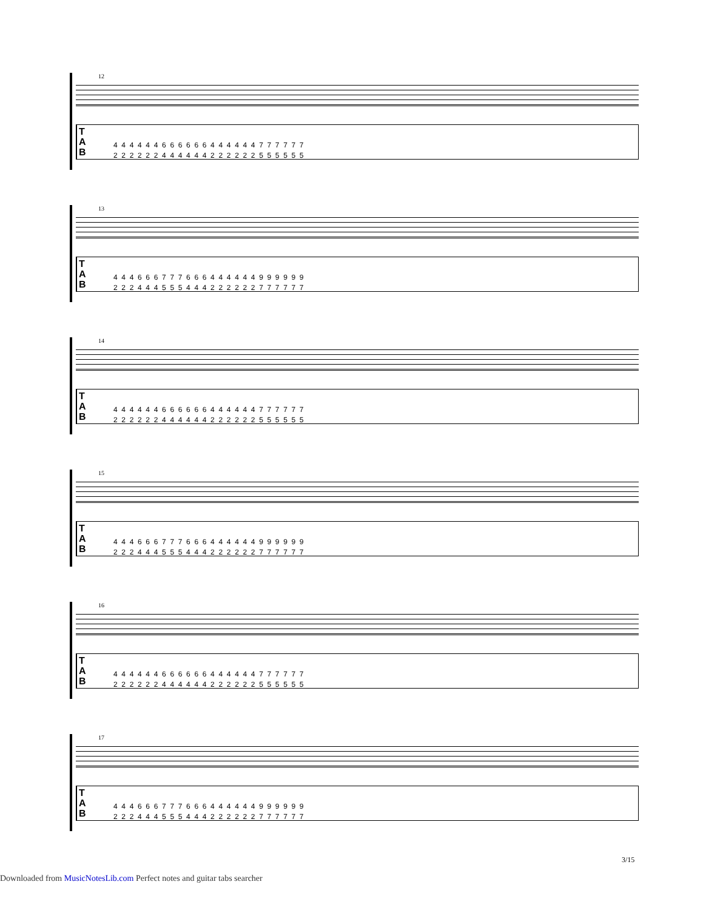12
T
A
B
4 4 4 4 4 4 6 6 6 6 6 6 4 4 4 4 4 4 7 7 7 7 7 7
2 2 2 2 2 2 4 4 4 4 4 4 2 2 2 2 2 2 5 5 5 5 5 5
13
T
A
B
4 4 4 6 6 6 7 7 7 6 6 6 4 4 4 4 4 4 9 9 9 9 9 9
2 2 2 4 4 4 5 5 5 4 4 4 2 2 2 2 2 2 7 7 7 7 7 7
14
T
A
B
4 4 4 4 4 4 6 6 6 6 6 6 4 4 4 4 4 4 7 7 7 7 7 7
2 2 2 2 2 2 4 4 4 4 4 4 2 2 2 2 2 2 5 5 5 5 5 5
15
T
A
B
4 4 4 6 6 6 7 7 7 6 6 6 4 4 4 4 4 4 9 9 9 9 9 9
2 2 2 4 4 4 5 5 5 4 4 4 2 2 2 2 2 2 7 7 7 7 7 7
16
T
A
B
4 4 4 4 4 4 6 6 6 6 6 6 4 4 4 4 4 4 7 7 7 7 7 7
2 2 2 2 2 2 4 4 4 4 4 4 2 2 2 2 2 2 5 5 5 5 5 5
17
T
A
B
4 4 4 6 6 6 7 7 7 6 6 6 4 4 4 4 4 4 9 9 9 9 9 9
2 2 2 4 4 4 5 5 5 4 4 4 2 2 2 2 2 2 7 7 7 7 7 7
3/15
Downloaded from MusicNotesLib.com Perfect notes and guitar tabs searcher